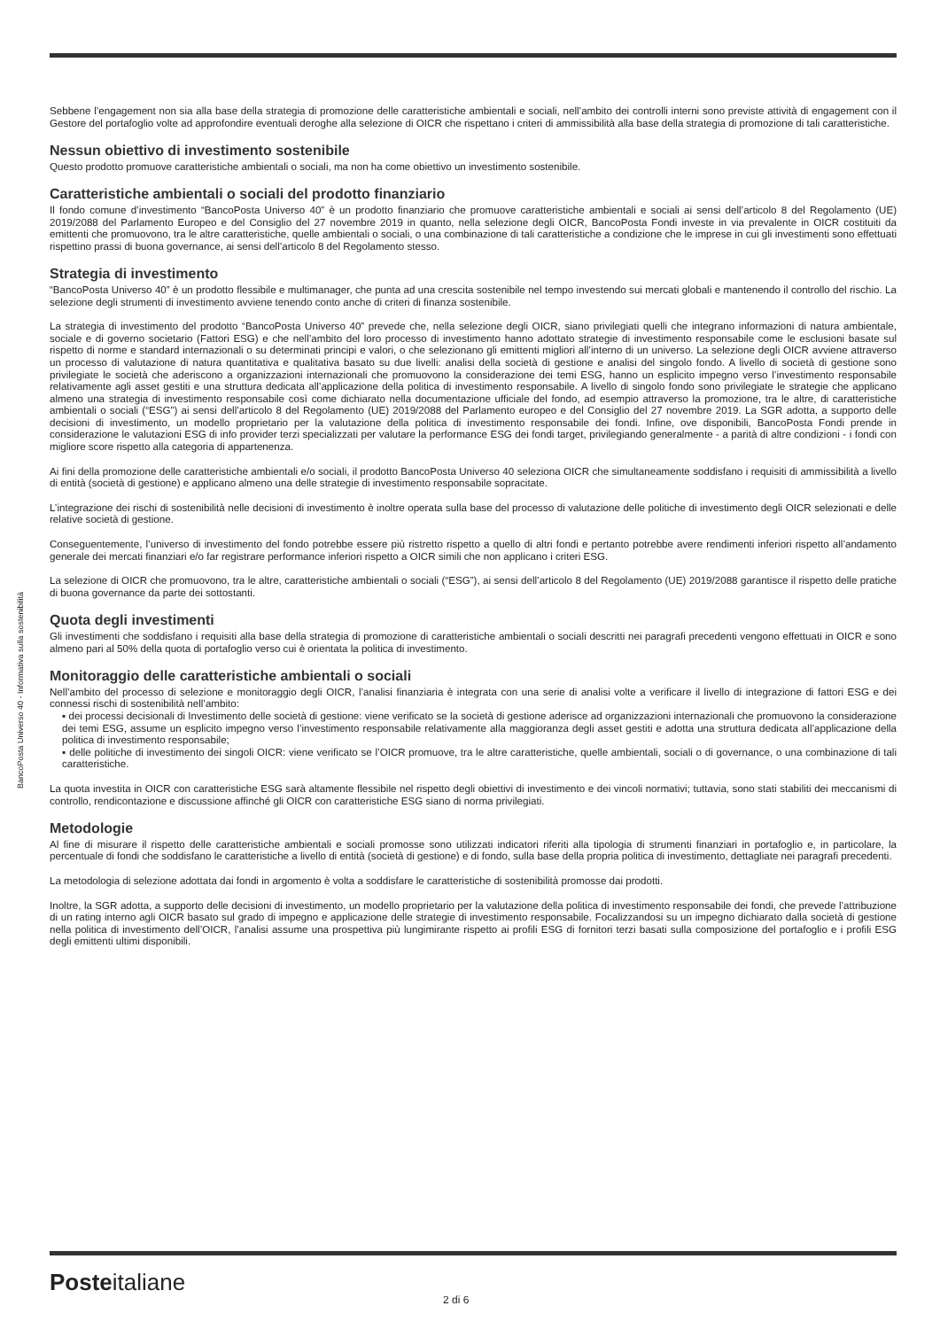BancoPosta Universo 40 - Informativa sulla sostenibilità
Sebbene l’engagement non sia alla base della strategia di promozione delle caratteristiche ambientali e sociali, nell’ambito dei controlli interni sono previste attività di engagement con il Gestore del portafoglio volte ad approfondire eventuali deroghe alla selezione di OICR che rispettano i criteri di ammissibilità alla base della strategia di promozione di tali caratteristiche.
Nessun obiettivo di investimento sostenibile
Questo prodotto promuove caratteristiche ambientali o sociali, ma non ha come obiettivo un investimento sostenibile.
Caratteristiche ambientali o sociali del prodotto finanziario
Il fondo comune d’investimento “BancoPosta Universo 40” è un prodotto finanziario che promuove caratteristiche ambientali e sociali ai sensi dell’articolo 8 del Regolamento (UE) 2019/2088 del Parlamento Europeo e del Consiglio del 27 novembre 2019 in quanto, nella selezione degli OICR, BancoPosta Fondi investe in via prevalente in OICR costituiti da emittenti che promuovono, tra le altre caratteristiche, quelle ambientali o sociali, o una combinazione di tali caratteristiche a condizione che le imprese in cui gli investimenti sono effettuati rispettino prassi di buona governance, ai sensi dell’articolo 8 del Regolamento stesso.
Strategia di investimento
“BancoPosta Universo 40” è un prodotto flessibile e multimanager, che punta ad una crescita sostenibile nel tempo investendo sui mercati globali e mantenendo il controllo del rischio. La selezione degli strumenti di investimento avviene tenendo conto anche di criteri di finanza sostenibile.
La strategia di investimento del prodotto “BancoPosta Universo 40” prevede che, nella selezione degli OICR, siano privilegiati quelli che integrano informazioni di natura ambientale, sociale e di governo societario (Fattori ESG) e che nell’ambito del loro processo di investimento hanno adottato strategie di investimento responsabile come le esclusioni basate sul rispetto di norme e standard internazionali o su determinati principi e valori, o che selezionano gli emittenti migliori all’interno di un universo. La selezione degli OICR avviene attraverso un processo di valutazione di natura quantitativa e qualitativa basato su due livelli: analisi della società di gestione e analisi del singolo fondo. A livello di società di gestione sono privilegiate le società che aderiscono a organizzazioni internazionali che promuovono la considerazione dei temi ESG, hanno un esplicito impegno verso l’investimento responsabile relativamente agli asset gestiti e una struttura dedicata all’applicazione della politica di investimento responsabile. A livello di singolo fondo sono privilegiate le strategie che applicano almeno una strategia di investimento responsabile così come dichiarato nella documentazione ufficiale del fondo, ad esempio attraverso la promozione, tra le altre, di caratteristiche ambientali o sociali (“ESG”) ai sensi dell’articolo 8 del Regolamento (UE) 2019/2088 del Parlamento europeo e del Consiglio del 27 novembre 2019. La SGR adotta, a supporto delle decisioni di investimento, un modello proprietario per la valutazione della politica di investimento responsabile dei fondi. Infine, ove disponibili, BancoPosta Fondi prende in considerazione le valutazioni ESG di info provider terzi specializzati per valutare la performance ESG dei fondi target, privilegiando generalmente - a parità di altre condizioni - i fondi con migliore score rispetto alla categoria di appartenenza.
Ai fini della promozione delle caratteristiche ambientali e/o sociali, il prodotto BancoPosta Universo 40 seleziona OICR che simultaneamente soddisfano i requisiti di ammissibilità a livello di entità (società di gestione) e applicano almeno una delle strategie di investimento responsabile sopracitate.
L’integrazione dei rischi di sostenibilità nelle decisioni di investimento è inoltre operata sulla base del processo di valutazione delle politiche di investimento degli OICR selezionati e delle relative società di gestione.
Conseguentemente, l’universo di investimento del fondo potrebbe essere più ristretto rispetto a quello di altri fondi e pertanto potrebbe avere rendimenti inferiori rispetto all’andamento generale dei mercati finanziari e/o far registrare performance inferiori rispetto a OICR simili che non applicano i criteri ESG.
La selezione di OICR che promuovono, tra le altre, caratteristiche ambientali o sociali (“ESG”), ai sensi dell’articolo 8 del Regolamento (UE) 2019/2088 garantisce il rispetto delle pratiche di buona governance da parte dei sottostanti.
Quota degli investimenti
Gli investimenti che soddisfano i requisiti alla base della strategia di promozione di caratteristiche ambientali o sociali descritti nei paragrafi precedenti vengono effettuati in OICR e sono almeno pari al 50% della quota di portafoglio verso cui è orientata la politica di investimento.
Monitoraggio delle caratteristiche ambientali o sociali
Nell’ambito del processo di selezione e monitoraggio degli OICR, l’analisi finanziaria è integrata con una serie di analisi volte a verificare il livello di integrazione di fattori ESG e dei connessi rischi di sostenibilità nell’ambito:
▪ dei processi decisionali di Investimento delle società di gestione: viene verificato se la società di gestione aderisce ad organizzazioni internazionali che promuovono la considerazione dei temi ESG, assume un esplicito impegno verso l’investimento responsabile relativamente alla maggioranza degli asset gestiti e adotta una struttura dedicata all’applicazione della politica di investimento responsabile;
▪ delle politiche di investimento dei singoli OICR: viene verificato se l’OICR promuove, tra le altre caratteristiche, quelle ambientali, sociali o di governance, o una combinazione di tali caratteristiche.
La quota investita in OICR con caratteristiche ESG sarà altamente flessibile nel rispetto degli obiettivi di investimento e dei vincoli normativi; tuttavia, sono stati stabiliti dei meccanismi di controllo, rendicontazione e discussione affinché gli OICR con caratteristiche ESG siano di norma privilegiati.
Metodologie
Al fine di misurare il rispetto delle caratteristiche ambientali e sociali promosse sono utilizzati indicatori riferiti alla tipologia di strumenti finanziari in portafoglio e, in particolare, la percentuale di fondi che soddisfano le caratteristiche a livello di entità (società di gestione) e di fondo, sulla base della propria politica di investimento, dettagliate nei paragrafi precedenti.
La metodologia di selezione adottata dai fondi in argomento è volta a soddisfare le caratteristiche di sostenibilità promosse dai prodotti.
Inoltre, la SGR adotta, a supporto delle decisioni di investimento, un modello proprietario per la valutazione della politica di investimento responsabile dei fondi, che prevede l’attribuzione di un rating interno agli OICR basato sul grado di impegno e applicazione delle strategie di investimento responsabile. Focalizzandosi su un impegno dichiarato dalla società di gestione nella politica di investimento dell’OICR, l’analisi assume una prospettiva più lungimirante rispetto ai profili ESG di fornitori terzi basati sulla composizione del portafoglio e i profili ESG degli emittenti ultimi disponibili.
Posteitaliane
2 di 6